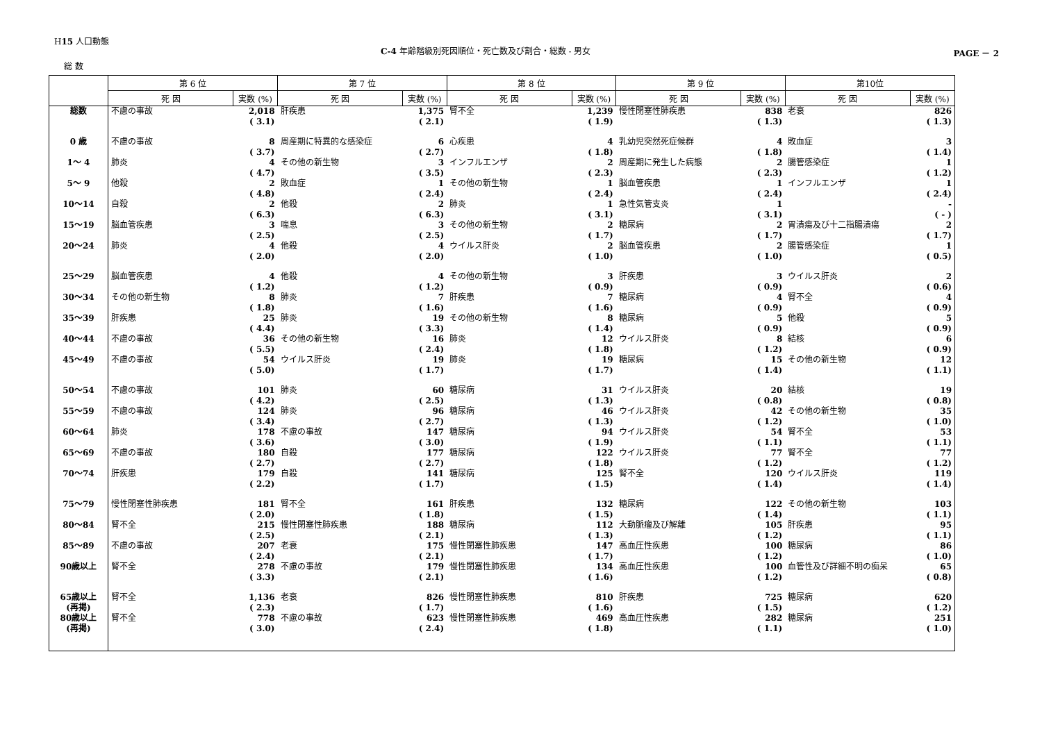H15 人口動態
C-4 年齢階級別死因順位・死亡数及び割合・総数 - 男女
PAGE － 2
総 数
| | 第 6 位 | | 第 7 位 | | 第 8 位 | | 第 9 位 | | 第10位 | |
| --- | --- | --- | --- | --- | --- | --- | --- | --- | --- | --- |
| | 死 因 | 実数 (%) | 死 因 | 実数 (%) | 死 因 | 実数 (%) | 死 因 | 実数 (%) | 死 因 | 実数 (%) |
| 総数 | 不慮の事故 | 2,018 ( 3.1) | 肝疾患 | 1,375 ( 2.1) | 腎不全 | 1,239 ( 1.9) | 慢性閉塞性肺疾患 | 838 ( 1.3) | 老衰 | 826 ( 1.3) |
| 0 歳 | 不慮の事故 | 8 ( 3.7) | 周産期に特異的な感染症 | 6 ( 2.7) | 心疾患 | 4 ( 1.8) | 乳幼児突然死症候群 | 4 ( 1.8) | 敗血症 | 3 ( 1.4) |
| 1～ 4 | 肺炎 | 4 ( 4.7) | その他の新生物 | 3 ( 3.5) | インフルエンザ | 2 ( 2.3) | 周産期に発生した病態 | 2 ( 2.3) | 腸管感染症 | 1 ( 1.2) |
| 5～ 9 | 他殺 | 2 ( 4.8) | 敗血症 | 1 ( 2.4) | その他の新生物 | 1 ( 2.4) | 脳血管疾患 | 1 ( 2.4) | インフルエンザ | 1 ( 2.4) |
| 10～14 | 自殺 | 2 ( 6.3) | 他殺 | 2 ( 6.3) | 肺炎 | 1 ( 3.1) | 急性気管支炎 | 1 ( 3.1) | | - ( - ) |
| 15～19 | 脳血管疾患 | 3 ( 2.5) | 喘息 | 3 ( 2.5) | その他の新生物 | 2 ( 1.7) | 糖尿病 | 2 ( 1.7) | 胃潰瘍及び十二指腸潰瘍 | 2 ( 1.7) |
| 20～24 | 肺炎 | 4 ( 2.0) | 他殺 | 4 ( 2.0) | ウイルス肝炎 | 2 ( 1.0) | 脳血管疾患 | 2 ( 1.0) | 腸管感染症 | 1 ( 0.5) |
| 25～29 | 脳血管疾患 | 4 ( 1.2) | 他殺 | 4 ( 1.2) | その他の新生物 | 3 ( 0.9) | 肝疾患 | 3 ( 0.9) | ウイルス肝炎 | 2 ( 0.6) |
| 30～34 | その他の新生物 | 8 ( 1.8) | 肺炎 | 7 ( 1.6) | 肝疾患 | 7 ( 1.6) | 糖尿病 | 4 ( 0.9) | 腎不全 | 4 ( 0.9) |
| 35～39 | 肝疾患 | 25 ( 4.4) | 肺炎 | 19 ( 3.3) | その他の新生物 | 8 ( 1.4) | 糖尿病 | 5 ( 0.9) | 他殺 | 5 ( 0.9) |
| 40～44 | 不慮の事故 | 36 ( 5.5) | その他の新生物 | 16 ( 2.4) | 肺炎 | 12 ( 1.8) | ウイルス肝炎 | 8 ( 1.2) | 結核 | 6 ( 0.9) |
| 45～49 | 不慮の事故 | 54 ( 5.0) | ウイルス肝炎 | 19 ( 1.7) | 肺炎 | 19 ( 1.7) | 糖尿病 | 15 ( 1.4) | その他の新生物 | 12 ( 1.1) |
| 50～54 | 不慮の事故 | 101 ( 4.2) | 肺炎 | 60 ( 2.5) | 糖尿病 | 31 ( 1.3) | ウイルス肝炎 | 20 ( 0.8) | 結核 | 19 ( 0.8) |
| 55～59 | 不慮の事故 | 124 ( 3.4) | 肺炎 | 96 ( 2.7) | 糖尿病 | 46 ( 1.3) | ウイルス肝炎 | 42 ( 1.2) | その他の新生物 | 35 ( 1.0) |
| 60～64 | 肺炎 | 178 ( 3.6) | 不慮の事故 | 147 ( 3.0) | 糖尿病 | 94 ( 1.9) | ウイルス肝炎 | 54 ( 1.1) | 腎不全 | 53 ( 1.1) |
| 65～69 | 不慮の事故 | 180 ( 2.7) | 自殺 | 177 ( 2.7) | 糖尿病 | 122 ( 1.8) | ウイルス肝炎 | 77 ( 1.2) | 腎不全 | 77 ( 1.2) |
| 70～74 | 肝疾患 | 179 ( 2.2) | 自殺 | 141 ( 1.7) | 糖尿病 | 125 ( 1.5) | 腎不全 | 120 ( 1.4) | ウイルス肝炎 | 119 ( 1.4) |
| 75～79 | 慢性閉塞性肺疾患 | 181 ( 2.0) | 腎不全 | 161 ( 1.8) | 肝疾患 | 132 ( 1.5) | 糖尿病 | 122 ( 1.4) | その他の新生物 | 103 ( 1.1) |
| 80～84 | 腎不全 | 215 ( 2.5) | 慢性閉塞性肺疾患 | 188 ( 2.1) | 糖尿病 | 112 ( 1.3) | 大動脈瘤及び解離 | 105 ( 1.2) | 肝疾患 | 95 ( 1.1) |
| 85～89 | 不慮の事故 | 207 ( 2.4) | 老衰 | 175 ( 2.1) | 慢性閉塞性肺疾患 | 147 ( 1.7) | 高血圧性疾患 | 100 ( 1.2) | 糖尿病 | 86 ( 1.0) |
| 90歳以上 | 腎不全 | 278 ( 3.3) | 不慮の事故 | 179 ( 2.1) | 慢性閉塞性肺疾患 | 134 ( 1.6) | 高血圧性疾患 | 100 ( 1.2) | 血管性及び詳細不明の痴呆 | 65 ( 0.8) |
| 65歳以上 (再掲) | 腎不全 | 1,136 ( 2.3) | 老衰 | 826 ( 1.7) | 慢性閉塞性肺疾患 | 810 ( 1.6) | 肝疾患 | 725 ( 1.5) | 糖尿病 | 620 ( 1.2) |
| 80歳以上 (再掲) | 腎不全 | 778 ( 3.0) | 不慮の事故 | 623 ( 2.4) | 慢性閉塞性肺疾患 | 469 ( 1.8) | 高血圧性疾患 | 282 ( 1.1) | 糖尿病 | 251 ( 1.0) |